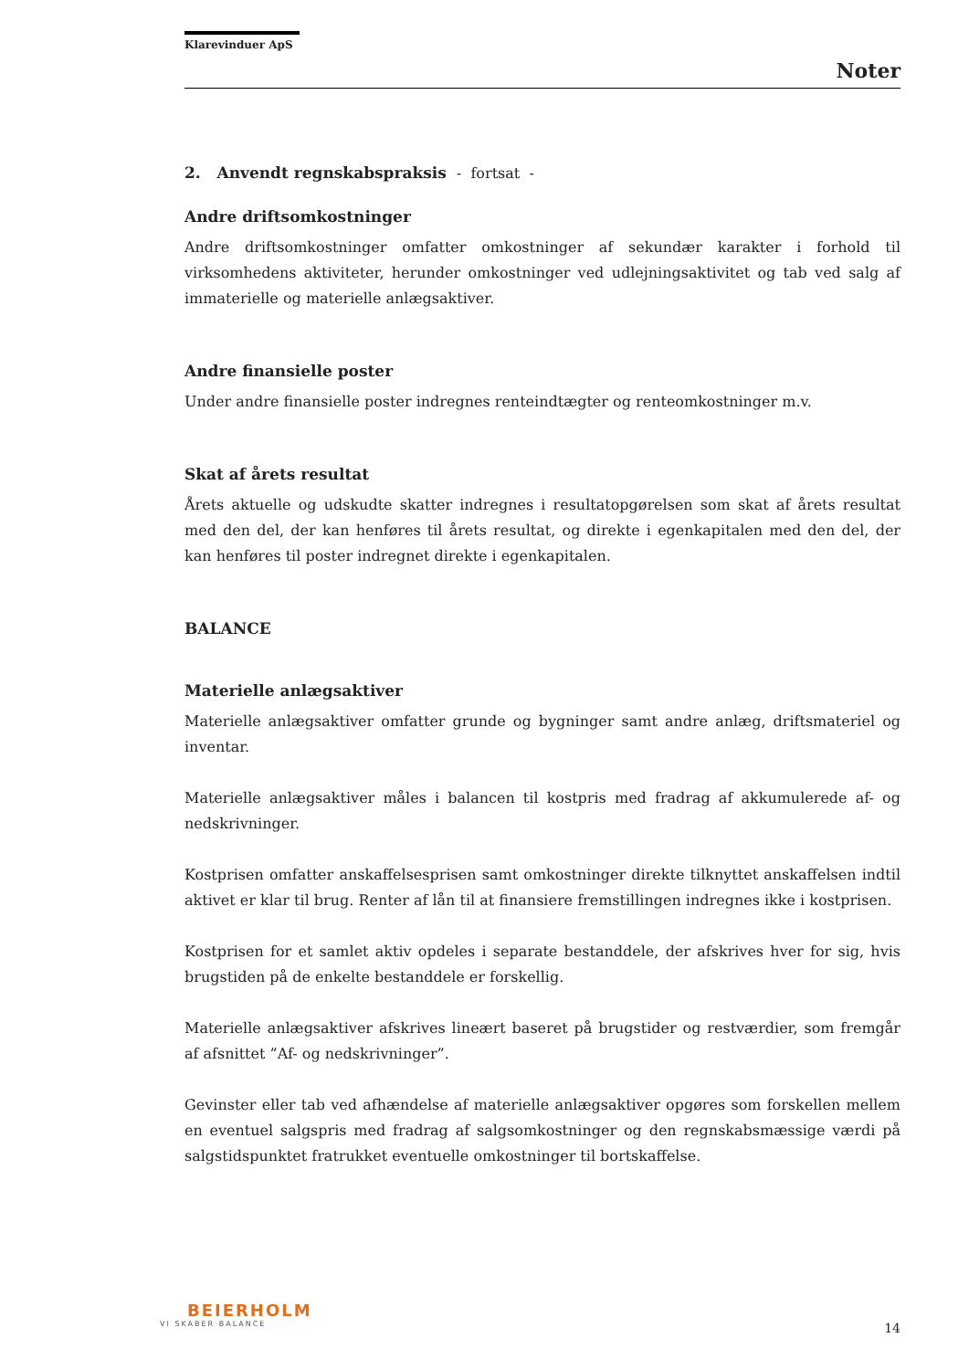Klarevinduer ApS
Noter
2. Anvendt regnskabspraksis - fortsat -
Andre driftsomkostninger
Andre driftsomkostninger omfatter omkostninger af sekundær karakter i forhold til virksomhedens aktiviteter, herunder omkostninger ved udlejningsaktivitet og tab ved salg af immaterielle og materielle anlægsaktiver.
Andre finansielle poster
Under andre finansielle poster indregnes renteindtægter og renteomkostninger m.v.
Skat af årets resultat
Årets aktuelle og udskudte skatter indregnes i resultatopgørelsen som skat af årets resultat med den del, der kan henføres til årets resultat, og direkte i egenkapitalen med den del, der kan henføres til poster indregnet direkte i egenkapitalen.
BALANCE
Materielle anlægsaktiver
Materielle anlægsaktiver omfatter grunde og bygninger samt andre anlæg, driftsmateriel og inventar.
Materielle anlægsaktiver måles i balancen til kostpris med fradrag af akkumulerede af- og nedskrivninger.
Kostprisen omfatter anskaffelsesprisen samt omkostninger direkte tilknyttet anskaffelsen indtil aktivet er klar til brug. Renter af lån til at finansiere fremstillingen indregnes ikke i kostprisen.
Kostprisen for et samlet aktiv opdeles i separate bestanddele, der afskrives hver for sig, hvis brugstiden på de enkelte bestanddele er forskellig.
Materielle anlægsaktiver afskrives lineært baseret på brugstider og restværdier, som fremgår af afsnittet ”Af- og nedskrivninger”.
Gevinster eller tab ved afhændelse af materielle anlægsaktiver opgøres som forskellen mellem en eventuel salgspris med fradrag af salgsomkostninger og den regnskabsmæssige værdi på salgstidspunktet fratrukket eventuelle omkostninger til bortskaffelse.
BEIERHOLM
VI SKABER BALANCE
14